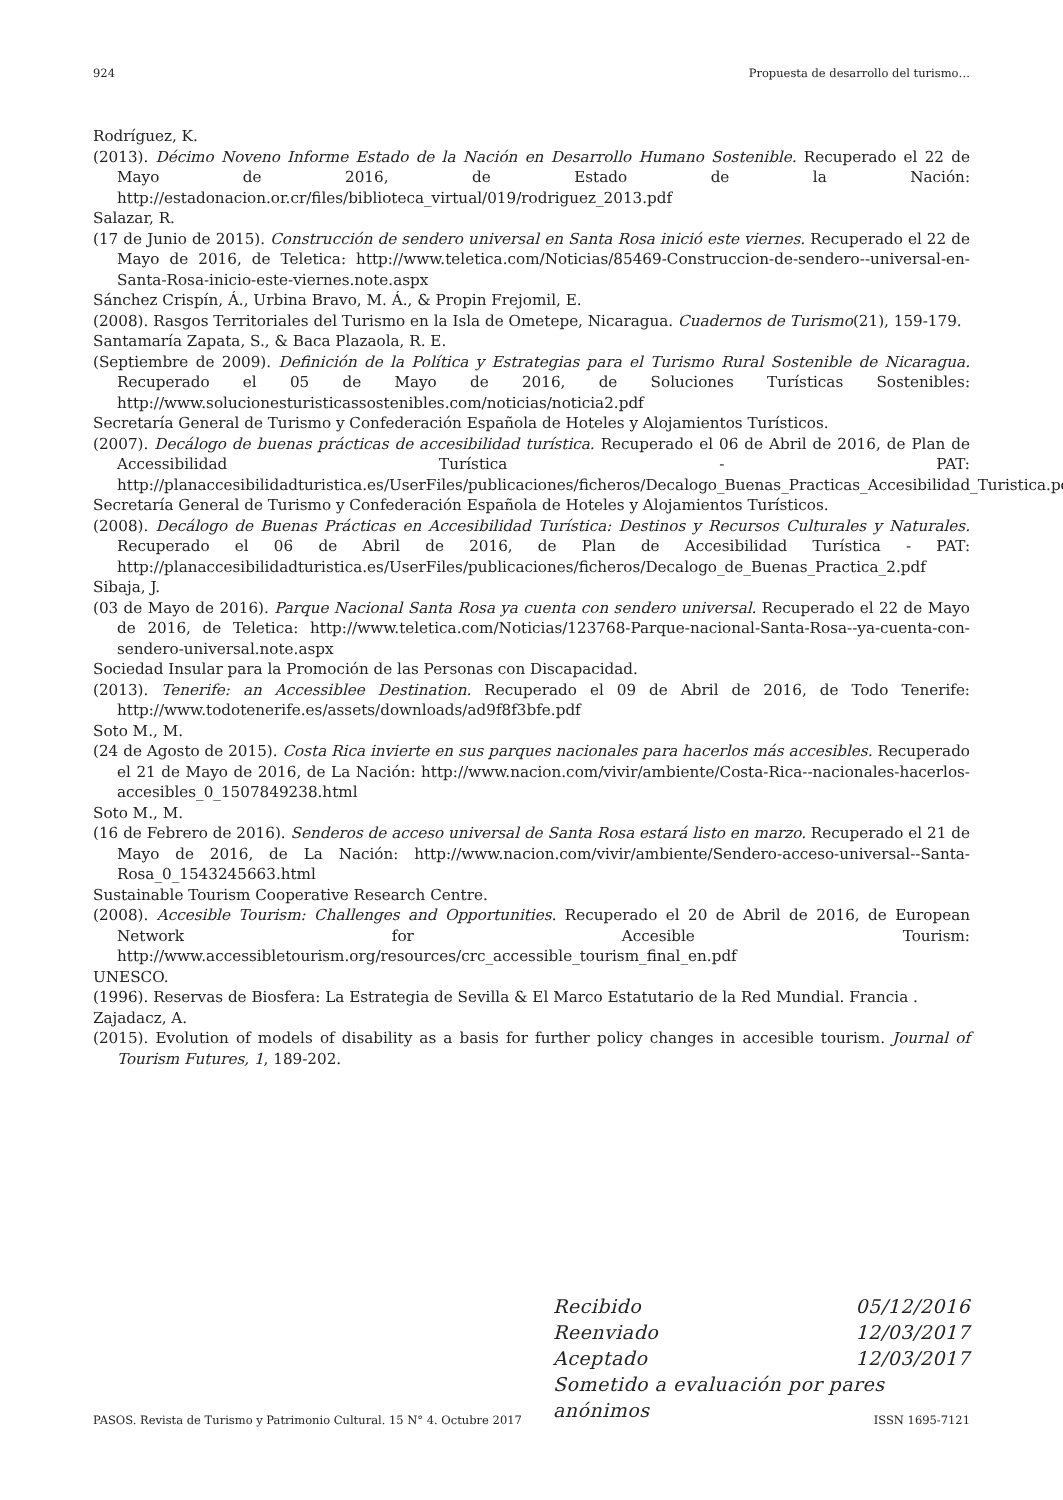924 Propuesta de desarrollo del turismo…
Rodríguez, K.
(2013). Décimo Noveno Informe Estado de la Nación en Desarrollo Humano Sostenible. Recuperado el 22 de Mayo de 2016, de Estado de la Nación: http://estadonacion.or.cr/files/biblioteca_virtual/019/rodriguez_2013.pdf
Salazar, R.
(17 de Junio de 2015). Construcción de sendero universal en Santa Rosa inició este viernes. Recuperado el 22 de Mayo de 2016, de Teletica: http://www.teletica.com/Noticias/85469-Construccion-de-sendero--universal-en-Santa-Rosa-inicio-este-viernes.note.aspx
Sánchez Crispín, Á., Urbina Bravo, M. Á., & Propin Frejomil, E.
(2008). Rasgos Territoriales del Turismo en la Isla de Ometepe, Nicaragua. Cuadernos de Turismo(21), 159-179.
Santamaría Zapata, S., & Baca Plazaola, R. E.
(Septiembre de 2009). Definición de la Política y Estrategias para el Turismo Rural Sostenible de Nicaragua. Recuperado el 05 de Mayo de 2016, de Soluciones Turísticas Sostenibles: http://www.solucionesturisticassostenibles.com/noticias/noticia2.pdf
Secretaría General de Turismo y Confederación Española de Hoteles y Alojamientos Turísticos.
(2007). Decálogo de buenas prácticas de accesibilidad turística. Recuperado el 06 de Abril de 2016, de Plan de Accessibilidad Turística - PAT: http://planaccesibilidadturistica.es/UserFiles/publicaciones/ficheros/Decalogo_Buenas_Practicas_Accesibilidad_Turistica.pdf
Secretaría General de Turismo y Confederación Española de Hoteles y Alojamientos Turísticos.
(2008). Decálogo de Buenas Prácticas en Accesibilidad Turística: Destinos y Recursos Culturales y Naturales. Recuperado el 06 de Abril de 2016, de Plan de Accesibilidad Turística - PAT: http://planaccesibilidadturistica.es/UserFiles/publicaciones/ficheros/Decalogo_de_Buenas_Practica_2.pdf
Sibaja, J.
(03 de Mayo de 2016). Parque Nacional Santa Rosa ya cuenta con sendero universal. Recuperado el 22 de Mayo de 2016, de Teletica: http://www.teletica.com/Noticias/123768-Parque-nacional-Santa-Rosa--ya-cuenta-con-sendero-universal.note.aspx
Sociedad Insular para la Promoción de las Personas con Discapacidad.
(2013). Tenerife: an Accessiblee Destination. Recuperado el 09 de Abril de 2016, de Todo Tenerife: http://www.todotenerife.es/assets/downloads/ad9f8f3bfe.pdf
Soto M., M.
(24 de Agosto de 2015). Costa Rica invierte en sus parques nacionales para hacerlos más accesibles. Recuperado el 21 de Mayo de 2016, de La Nación: http://www.nacion.com/vivir/ambiente/Costa-Rica--nacionales-hacerlos-accesibles_0_1507849238.html
Soto M., M.
(16 de Febrero de 2016). Senderos de acceso universal de Santa Rosa estará listo en marzo. Recuperado el 21 de Mayo de 2016, de La Nación: http://www.nacion.com/vivir/ambiente/Sendero-acceso-universal--Santa-Rosa_0_1543245663.html
Sustainable Tourism Cooperative Research Centre.
(2008). Accesible Tourism: Challenges and Opportunities. Recuperado el 20 de Abril de 2016, de European Network for Accesible Tourism: http://www.accessibletourism.org/resources/crc_accessible_tourism_final_en.pdf
UNESCO.
(1996). Reservas de Biosfera: La Estrategia de Sevilla & El Marco Estatutario de la Red Mundial. Francia .
Zajadacz, A.
(2015). Evolution of models of disability as a basis for further policy changes in accesible tourism. Journal of Tourism Futures, 1, 189-202.
Recibido 05/12/2016
Reenviado 12/03/2017
Aceptado 12/03/2017
Sometido a evaluación por pares anónimos
PASOS. Revista de Turismo y Patrimonio Cultural. 15 N° 4. Octubre 2017 ISSN 1695-7121